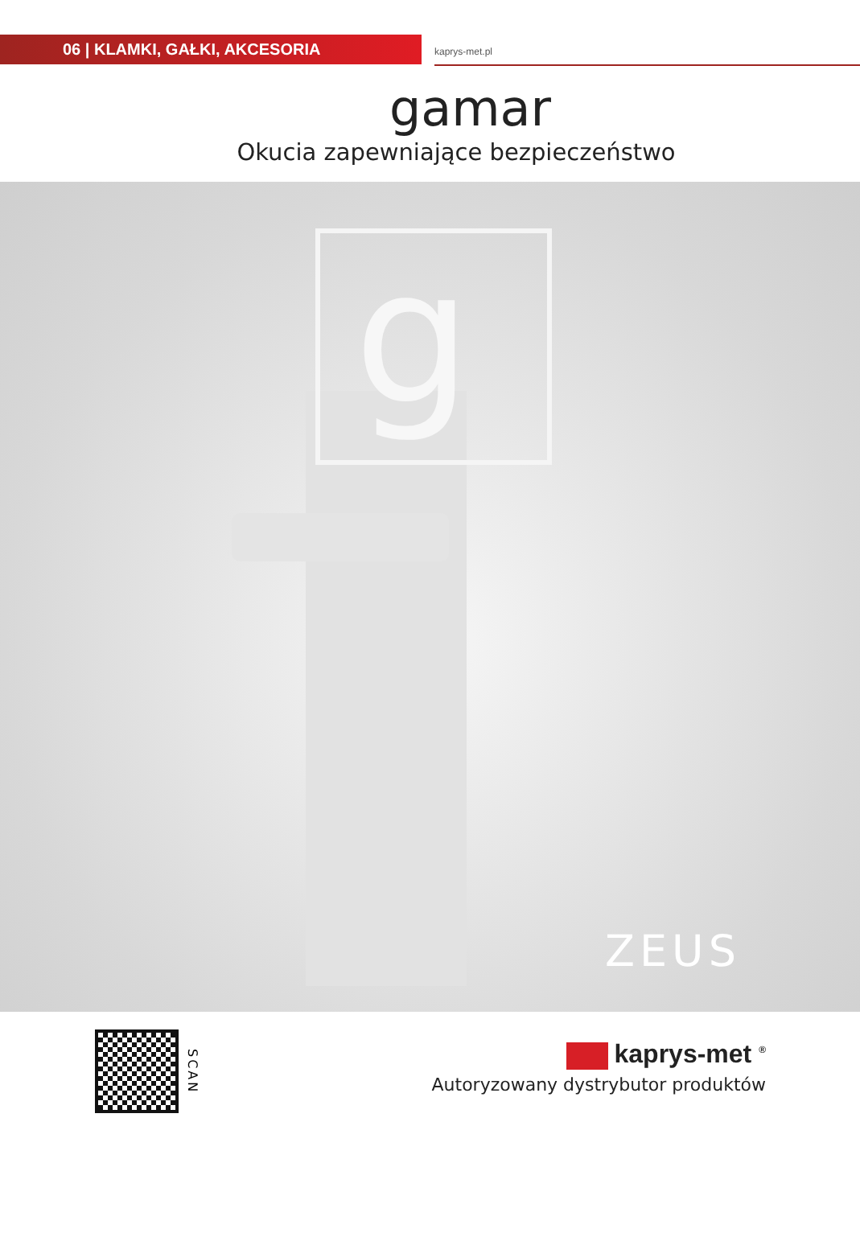06 | KLAMKI, GAŁKI, AKCESORIA
kaprys-met.pl
gamar
Okucia zapewniające bezpieczeństwo
g
ZEUS
SCAN
kaprys-met <sup>®</sup>
Autoryzowany dystrybutor produktów